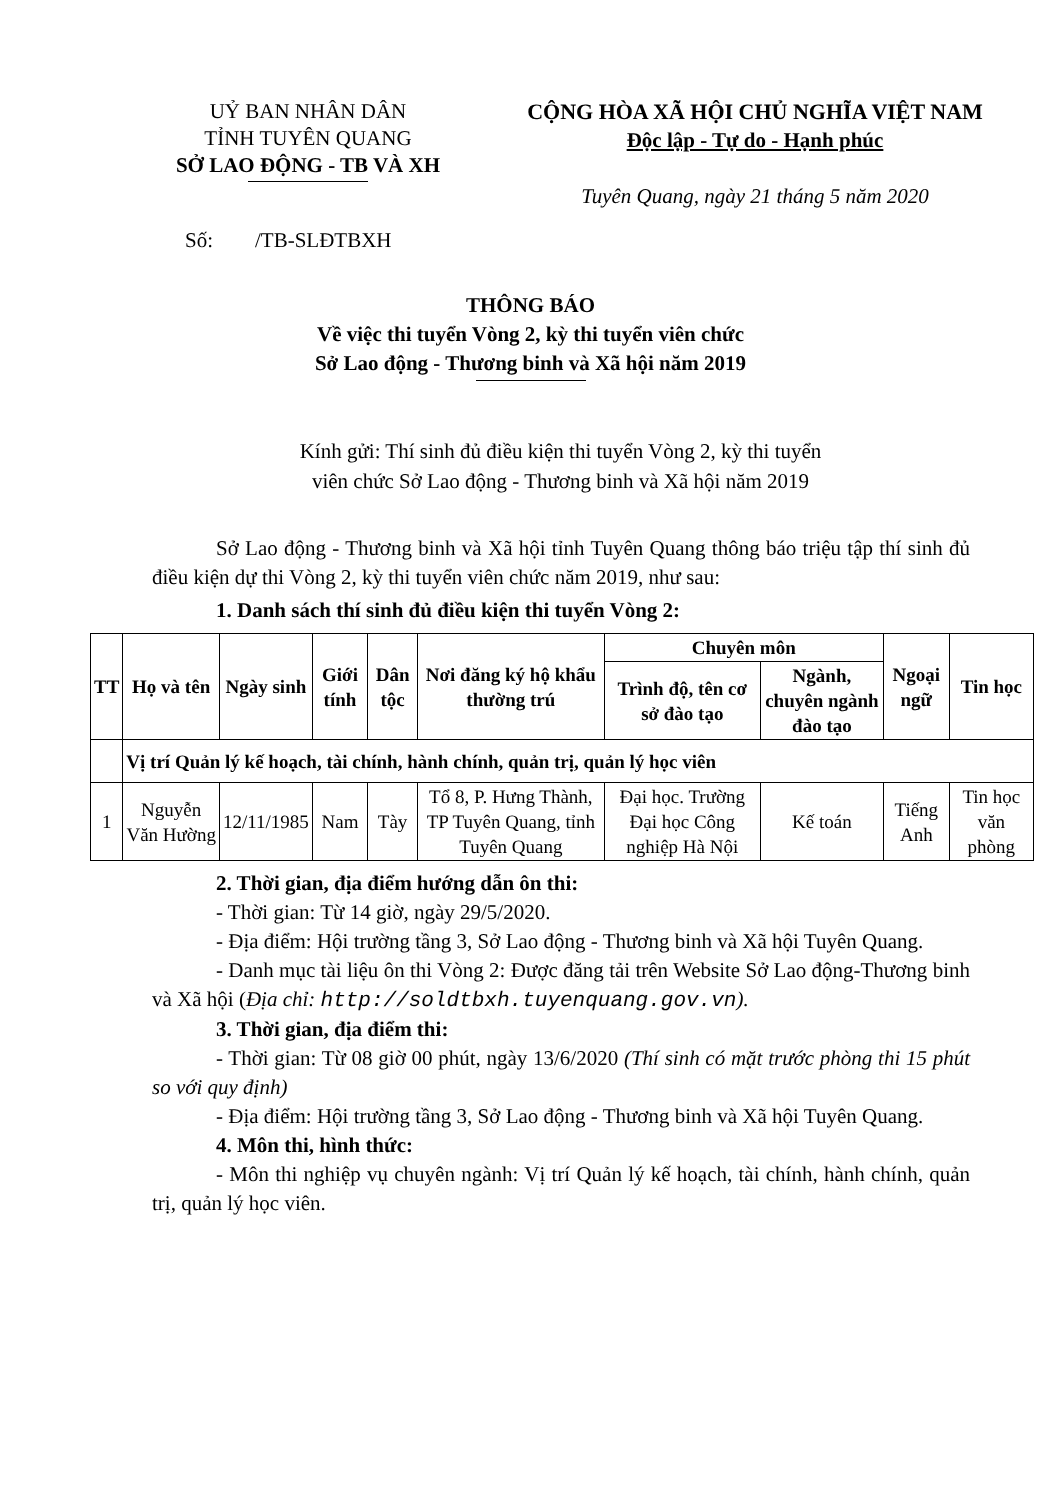UỶ BAN NHÂN DÂN
TỈNH TUYÊN QUANG
SỞ LAO ĐỘNG - TB VÀ XH
CỘNG HÒA XÃ HỘI CHỦ NGHĨA VIỆT NAM
Độc lập - Tự do - Hạnh phúc
Tuyên Quang, ngày 21 tháng 5 năm 2020
Số: /TB-SLĐTBXH
THÔNG BÁO
Về việc thi tuyển Vòng 2, kỳ thi tuyển viên chức
Sở Lao động - Thương binh và Xã hội năm 2019
Kính gửi: Thí sinh đủ điều kiện thi tuyển Vòng 2, kỳ thi tuyển
viên chức Sở Lao động - Thương binh và Xã hội năm 2019
Sở Lao động - Thương binh và Xã hội tỉnh Tuyên Quang thông báo triệu tập thí sinh đủ điều kiện dự thi Vòng 2, kỳ thi tuyển viên chức năm 2019, như sau:
1. Danh sách thí sinh đủ điều kiện thi tuyển Vòng 2:
| TT | Họ và tên | Ngày sinh | Giới tính | Dân tộc | Nơi đăng ký hộ khẩu thường trú | Chuyên môn | | Ngoại ngữ | Tin học |
| --- | --- | --- | --- | --- | --- | --- | --- | --- | --- |
| | | | | | | Trình độ, tên cơ sở đào tạo | Ngành, chuyên ngành đào tạo | | |
| | Vị trí Quản lý kế hoạch, tài chính, hành chính, quản trị, quản lý học viên | | | | | | | | |
| 1 | Nguyễn Văn Hường | 12/11/1985 | Nam | Tày | Tổ 8, P. Hưng Thành, TP Tuyên Quang, tỉnh Tuyên Quang | Đại học. Trường Đại học Công nghiệp Hà Nội | Kế toán | Tiếng Anh | Tin học văn phòng |
2. Thời gian, địa điểm hướng dẫn ôn thi:
- Thời gian: Từ 14 giờ, ngày 29/5/2020.
- Địa điểm: Hội trường tầng 3, Sở Lao động - Thương binh và Xã hội Tuyên Quang.
- Danh mục tài liệu ôn thi Vòng 2: Được đăng tải trên Website Sở Lao động-Thương binh và Xã hội (Địa chỉ: http://soldtbxh.tuyenquang.gov.vn).
3. Thời gian, địa điểm thi:
- Thời gian: Từ 08 giờ 00 phút, ngày 13/6/2020 (Thí sinh có mặt trước phòng thi 15 phút so với quy định)
- Địa điểm: Hội trường tầng 3, Sở Lao động - Thương binh và Xã hội Tuyên Quang.
4. Môn thi, hình thức:
- Môn thi nghiệp vụ chuyên ngành: Vị trí Quản lý kế hoạch, tài chính, hành chính, quản trị, quản lý học viên.